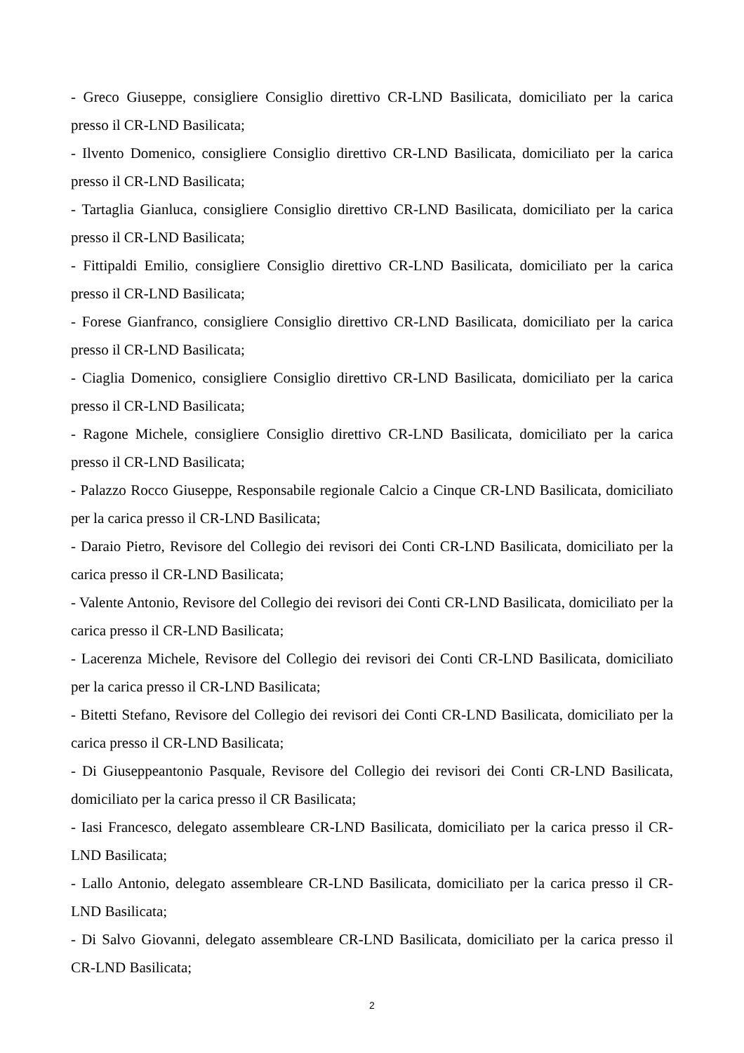- Greco Giuseppe, consigliere Consiglio direttivo CR-LND Basilicata, domiciliato per la carica presso il CR-LND Basilicata;
- Ilvento Domenico, consigliere Consiglio direttivo CR-LND Basilicata, domiciliato per la carica presso il CR-LND Basilicata;
- Tartaglia Gianluca, consigliere Consiglio direttivo CR-LND Basilicata, domiciliato per la carica presso il CR-LND Basilicata;
- Fittipaldi Emilio, consigliere Consiglio direttivo CR-LND Basilicata, domiciliato per la carica presso il CR-LND Basilicata;
- Forese Gianfranco, consigliere Consiglio direttivo CR-LND Basilicata, domiciliato per la carica presso il CR-LND Basilicata;
- Ciaglia Domenico, consigliere Consiglio direttivo CR-LND Basilicata, domiciliato per la carica presso il CR-LND Basilicata;
- Ragone Michele, consigliere Consiglio direttivo CR-LND Basilicata, domiciliato per la carica presso il CR-LND Basilicata;
- Palazzo Rocco Giuseppe, Responsabile regionale Calcio a Cinque CR-LND Basilicata, domiciliato per la carica presso il CR-LND Basilicata;
- Daraio Pietro, Revisore del Collegio dei revisori dei Conti CR-LND Basilicata, domiciliato per la carica presso il CR-LND Basilicata;
- Valente Antonio, Revisore del Collegio dei revisori dei Conti CR-LND Basilicata, domiciliato per la carica presso il CR-LND Basilicata;
- Lacerenza Michele, Revisore del Collegio dei revisori dei Conti CR-LND Basilicata, domiciliato per la carica presso il CR-LND Basilicata;
- Bitetti Stefano, Revisore del Collegio dei revisori dei Conti CR-LND Basilicata, domiciliato per la carica presso il CR-LND Basilicata;
- Di Giuseppeantonio Pasquale, Revisore del Collegio dei revisori dei Conti CR-LND Basilicata, domiciliato per la carica presso il CR Basilicata;
- Iasi Francesco, delegato assembleare CR-LND Basilicata, domiciliato per la carica presso il CR-LND Basilicata;
- Lallo Antonio, delegato assembleare CR-LND Basilicata, domiciliato per la carica presso il CR-LND Basilicata;
- Di Salvo Giovanni, delegato assembleare CR-LND Basilicata, domiciliato per la carica presso il CR-LND Basilicata;
2